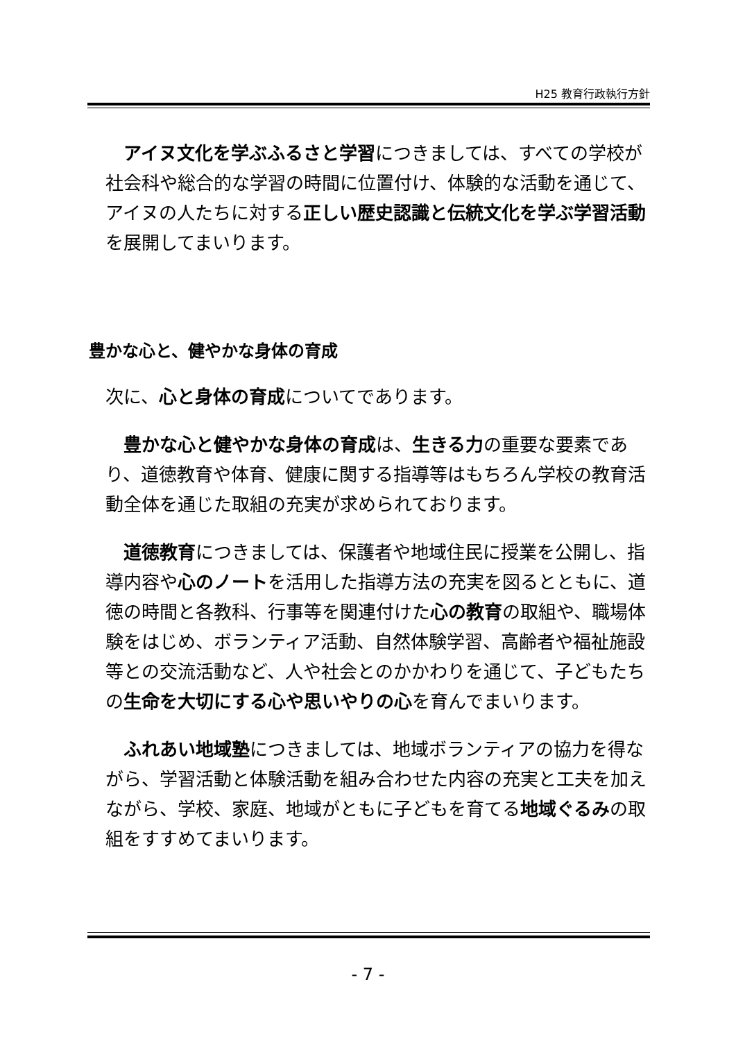H25 教育行政執行方針
　アイヌ文化を学ぶふるさと学習につきましては、すべての学校が社会科や総合的な学習の時間に位置付け、体験的な活動を通じて、アイヌの人たちに対する正しい歴史認識と伝統文化を学ぶ学習活動を展開してまいります。
豊かな心と、健やかな身体の育成
次に、心と身体の育成についてであります。
　豊かな心と健やかな身体の育成は、生きる力の重要な要素であり、道徳教育や体育、健康に関する指導等はもちろん学校の教育活動全体を通じた取組の充実が求められております。
　道徳教育につきましては、保護者や地域住民に授業を公開し、指導内容や心のノートを活用した指導方法の充実を図るとともに、道徳の時間と各教科、行事等を関連付けた心の教育の取組や、職場体験をはじめ、ボランティア活動、自然体験学習、高齢者や福祉施設等との交流活動など、人や社会とのかかわりを通じて、子どもたちの生命を大切にする心や思いやりの心を育んでまいります。
　ふれあい地域塾につきましては、地域ボランティアの協力を得ながら、学習活動と体験活動を組み合わせた内容の充実と工夫を加えながら、学校、家庭、地域がともに子どもを育てる地域ぐるみの取組をすすめてまいります。
- 7 -